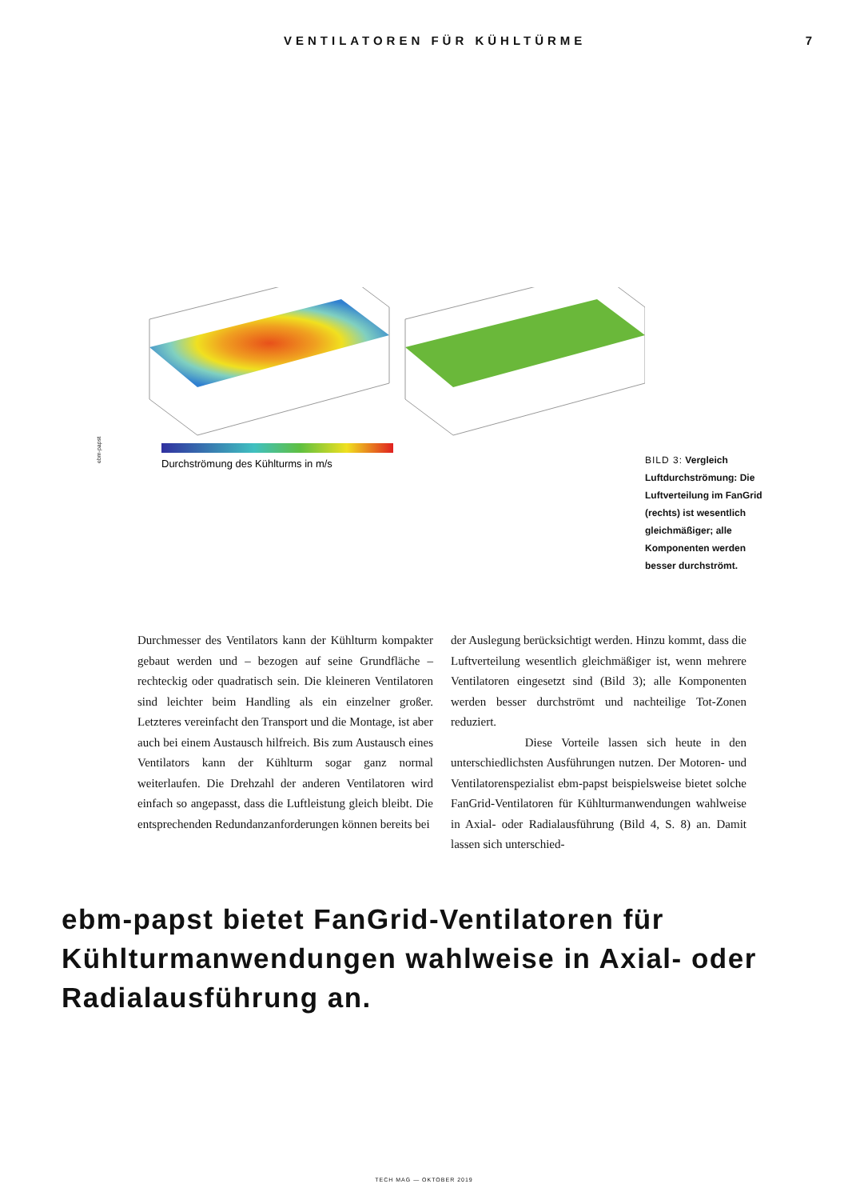VENTILATOREN FÜR KÜHLTÜRME 7
ebm-papst
Durchströmung des Kühlturms in m/s
BILD 3: Vergleich Luftdurchströmung: Die Luftverteilung im FanGrid (rechts) ist wesentlich gleichmäßiger; alle Komponenten werden besser durchströmt.
Durchmesser des Ventilators kann der Kühlturm kompakter gebaut werden und – bezogen auf seine Grundfläche – rechteckig oder quadratisch sein. Die kleineren Ventilatoren sind leichter beim Handling als ein einzelner großer. Letzteres vereinfacht den Transport und die Montage, ist aber auch bei einem Austausch hilfreich. Bis zum Austausch eines Ventilators kann der Kühlturm sogar ganz normal weiterlaufen. Die Drehzahl der anderen Ventilatoren wird einfach so angepasst, dass die Luftleistung gleich bleibt. Die entsprechenden Redundanzanforderungen können bereits bei
der Auslegung berücksichtigt werden. Hinzu kommt, dass die Luftverteilung wesentlich gleichmäßiger ist, wenn mehrere Ventilatoren eingesetzt sind (Bild 3); alle Komponenten werden besser durchströmt und nachteilige Tot-Zonen reduziert.
Diese Vorteile lassen sich heute in den unterschiedlichsten Ausführungen nutzen. Der Motoren- und Ventilatorenspezialist ebm-papst beispielsweise bietet solche FanGrid-Ventilatoren für Kühlturmanwendungen wahlweise in Axial- oder Radialausführung (Bild 4, S. 8) an. Damit lassen sich unterschied-
ebm-papst bietet FanGrid-Ventilatoren für Kühlturm­anwendungen wahlweise in Axial- oder Radialaus­führung an.
TECH MAG — OKTOBER 2019